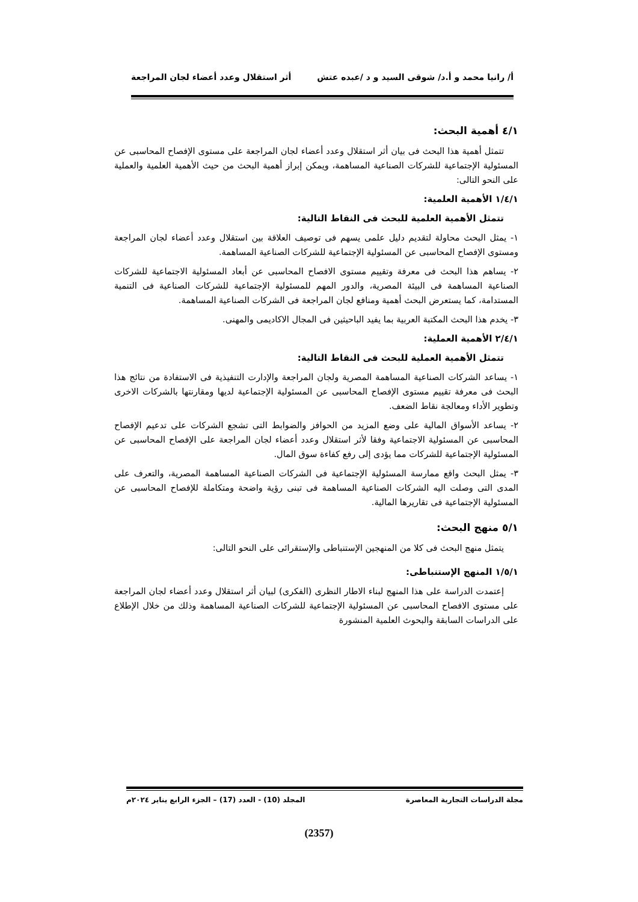أ/ رانيا محمد و أ.د/ شوقى السيد و د /عبده عتش أثر استقلال وعدد أعضاء لجان المراجعة
٤/١ أهمية البحث:
تتمثل أهمية هذا البحث فى بيان أثر استقلال وعدد أعضاء لجان المراجعة على مستوى الإفصاح المحاسبى عن المسئولية الإجتماعية للشركات الصناعية المساهمة، ويمكن إبراز أهمية البحث من حيث الأهمية العلمية والعملية على النحو التالى:
١/٤/١ الأهمية العلمية:
تتمثل الأهمية العلمية للبحث فى النقاط التالية:
١- يمثل البحث محاولة لتقديم دليل علمى يسهم فى توصيف العلاقة بين استقلال وعدد أعضاء لجان المراجعة ومستوى الإفصاح المحاسبى عن المسئولية الإجتماعية للشركات الصناعية المساهمة.
٢- يساهم هذا البحث فى معرفة وتقييم مستوى الافصاح المحاسبى عن أبعاد المسئولية الاجتماعية للشركات الصناعية المساهمة فى البيئة المصرية، والدور المهم للمسئولية الإجتماعية للشركات الصناعية فى التنمية المستدامة، كما يستعرض البحث أهمية ومنافع لجان المراجعة فى الشركات الصناعية المساهمة.
٣- يخدم هذا البحث المكتبة العربية بما يفيد الباحيثين فى المجال الاكاديمى والمهنى.
٢/٤/١ الأهمية العملية:
تتمثل الأهمية العملية للبحث فى النقاط التالية:
١- يساعد الشركات الصناعية المساهمة المصرية ولجان المراجعة والإدارت التنفيذية فى الاستفادة من نتائج هذا البحث فى معرفة تقييم مستوى الإفصاح المحاسبى عن المسئولية الإجتماعية لديها ومقارنتها بالشركات الاخرى وتطوير الأداء ومعالجة نقاط الضعف.
٢- يساعد الأسواق المالية على وضع المزيد من الحوافز والضوابط التى تشجع الشركات على تدعيم الإفصاح المحاسبى عن المسئولية الاجتماعية وفقا لأثر استقلال وعدد أعضاء لجان المراجعة على الإفصاح المحاسبى عن المسئولية الإجتماعية للشركات مما يؤدى إلى رفع كفاءة سوق المال.
٣- يمثل البحث واقع ممارسة المسئولية الإجتماعية فى الشركات الصناعية المساهمة المصرية، والتعرف على المدى التى وصلت اليه الشركات الصناعية المساهمة فى تبنى رؤية واضحة ومتكاملة للإفصاح المحاسبى عن المسئولية الإجتماعية فى تقاريرها المالية.
٥/١ منهج البحث:
يتمثل منهج البحث فى كلا من المنهجين الإستنباطى والإستقرائى على النحو التالى:
١/٥/١ المنهج الإستنباطى:
إعتمدت الدراسة على هذا المنهج لبناء الاطار النظرى (الفكرى) لبيان أثر استقلال وعدد أعضاء لجان المراجعة على مستوى الافصاح المحاسبى عن المسئولية الإجتماعية للشركات الصناعية المساهمة وذلك من خلال الإطلاع على الدراسات السابقة والبحوث العلمية المنشورة
مجلة الدراسات التجارية المعاصرة المجلد (10) - العدد (17) – الجزء الرابع يناير ٢٠٢٤م
(2357)